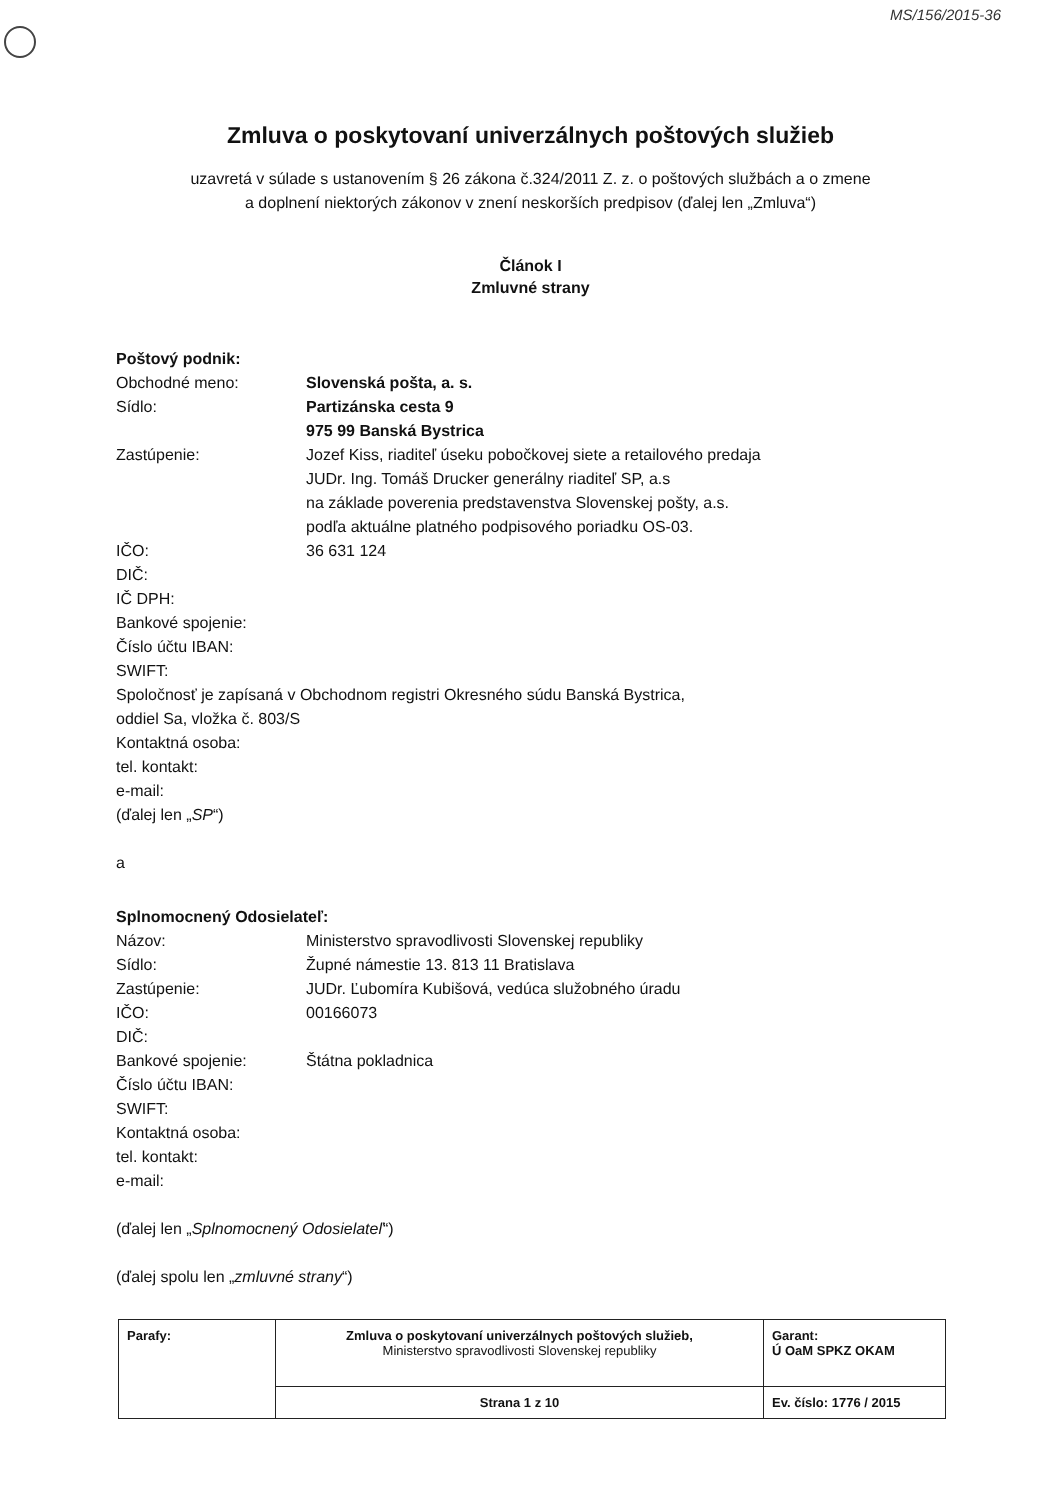MS/156/2015-36
Zmluva o poskytovaní univerzálnych poštových služieb
uzavretá v súlade s ustanovením § 26 zákona č.324/2011 Z. z. o poštových službách a o zmene
a doplnení niektorých zákonov v znení neskorších predpisov (ďalej len „Zmluva“)
Článok I
Zmluvné strany
Poštový podnik:
Obchodné meno: Slovenská pošta, a. s.
Sídlo: Partizánska cesta 9
975 99 Banská Bystrica
Zastúpenie: Jozef Kiss, riaditeľ úseku pobočkovej siete a retailového predaja
JUDr. Ing. Tomáš Drucker generálny riaditeľ SP, a.s
na základe poverenia predstavenstva Slovenskej pošty, a.s.
podľa aktuálne platného podpisového poriadku OS-03.
IČO: 36 631 124
DIČ:
IČ DPH:
Bankové spojenie:
Číslo účtu IBAN:
SWIFT:
Spoločnosť je zapísaná v Obchodnom registri Okresného súdu Banská Bystrica,
oddiel Sa, vložka č. 803/S
Kontaktná osoba:
tel. kontakt:
e-mail:
(ďalej len „SP“)
a
Splnomocnený Odosielateľ:
Názov: Ministerstvo spravodlivosti Slovenskej republiky
Sídlo: Župné námestie 13. 813 11 Bratislava
Zastúpenie: JUDr. Ľubomíra Kubišová, vedúca služobného úradu
IČO: 00166073
DIČ:
Bankové spojenie: Štátna pokladnica
Číslo účtu IBAN:
SWIFT:
Kontaktná osoba:
tel. kontakt:
e-mail:
(ďalej len „Splnomocnený Odosielateľ“)
(ďalej spolu len „zmluvné strany“)
| Parafy: | Zmluva o poskytovaní univerzálnych poštových služieb, Ministerstvo spravodlivosti Slovenskej republiky | Garant: Ú OaM SPKZ OKAM |
| | Strana 1 z 10 | Ev. číslo: 1776 / 2015 |